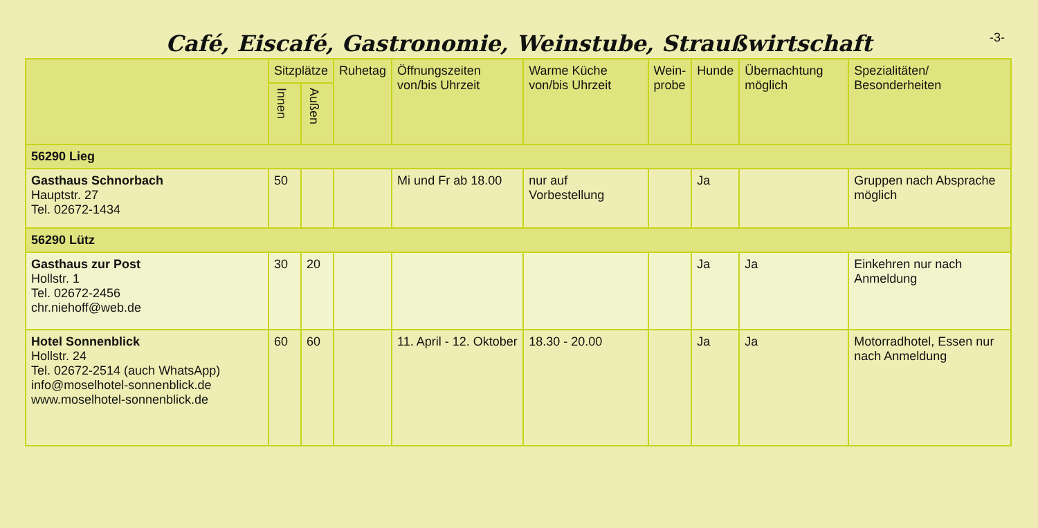Café, Eiscafé, Gastronomie, Weinstube, Straußwirtschaft
-3-
| | Sitzplätze | | Ruhetag | Öffnungszeiten von/bis Uhrzeit | Warme Küche von/bis Uhrzeit | Wein- probe | Hunde | Übernachtung möglich | Spezialitäten/ Besonderheiten |
| --- | --- | --- | --- | --- | --- | --- | --- | --- | --- |
| | Innen | Außen | | | | | | | |
| 56290 Lieg | | | | | | | | | |
| Gasthaus Schnorbach Hauptstr. 27 Tel. 02672-1434 | 50 | | | Mi und Fr ab 18.00 | nur auf Vorbestellung | | Ja | | Gruppen nach Absprache möglich |
| 56290 Lütz | | | | | | | | | |
| Gasthaus zur Post Hollstr. 1 Tel. 02672-2456 chr.niehoff@web.de | 30 | 20 | | | | | Ja | Ja | Einkehren nur nach Anmeldung |
| Hotel Sonnenblick Hollstr. 24 Tel. 02672-2514 (auch WhatsApp) info@moselhotel-sonnenblick.de www.moselhotel-sonnenblick.de | 60 | 60 | | 11. April - 12. Oktober | 18.30 - 20.00 | | Ja | Ja | Motorradhotel, Essen nur nach Anmeldung |